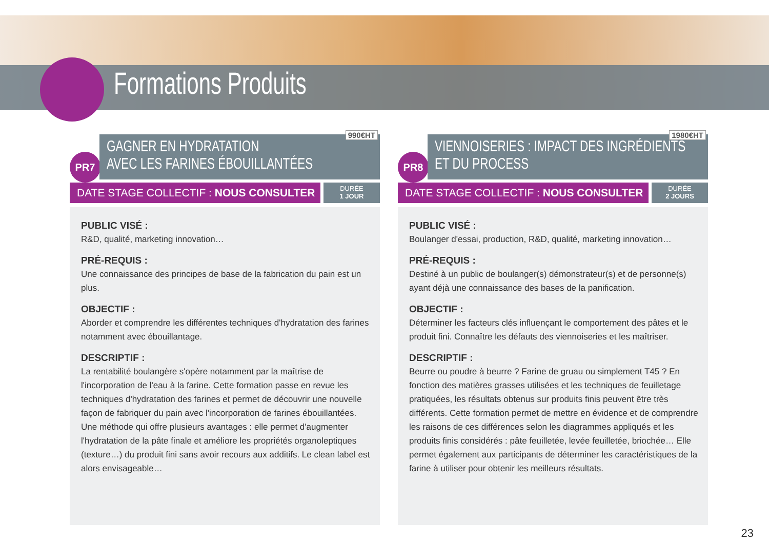Formations Produits
PR7
990€HT
GAGNER EN HYDRATATION
AVEC LES FARINES ÉBOUILLANTÉES
DATE STAGE COLLECTIF : NOUS CONSULTER
DURÉE
1 JOUR
PUBLIC VISÉ :
R&D, qualité, marketing innovation…
PRÉ-REQUIS :
Une connaissance des principes de base de la fabrication du pain est un plus.
OBJECTIF :
Aborder et comprendre les différentes techniques d'hydratation des farines notamment avec ébouillantage.
DESCRIPTIF :
La rentabilité boulangère s'opère notamment par la maîtrise de l'incorporation de l'eau à la farine. Cette formation passe en revue les techniques d'hydratation des farines et permet de découvrir une nouvelle façon de fabriquer du pain avec l'incorporation de farines ébouillantées. Une méthode qui offre plusieurs avantages : elle permet d'augmenter l'hydratation de la pâte finale et améliore les propriétés organoleptiques (texture…) du produit fini sans avoir recours aux additifs. Le clean label est alors envisageable…
PR8
1980€HT
VIENNOISERIES : IMPACT DES INGRÉDIENTS
ET DU PROCESS
DATE STAGE COLLECTIF : NOUS CONSULTER
DURÉE
2 JOURS
PUBLIC VISÉ :
Boulanger d'essai, production, R&D, qualité, marketing innovation…
PRÉ-REQUIS :
Destiné à un public de boulanger(s) démonstrateur(s) et de personne(s) ayant déjà une connaissance des bases de la panification.
OBJECTIF :
Déterminer les facteurs clés influençant le comportement des pâtes et le produit fini. Connaître les défauts des viennoiseries et les maîtriser.
DESCRIPTIF :
Beurre ou poudre à beurre ? Farine de gruau ou simplement T45 ? En fonction des matières grasses utilisées et les techniques de feuilletage pratiquées, les résultats obtenus sur produits finis peuvent être très différents. Cette formation permet de mettre en évidence et de comprendre les raisons de ces différences selon les diagrammes appliqués et les produits finis considérés : pâte feuilletée, levée feuilletée, briochée… Elle permet également aux participants de déterminer les caractéristiques de la farine à utiliser pour obtenir les meilleurs résultats.
23